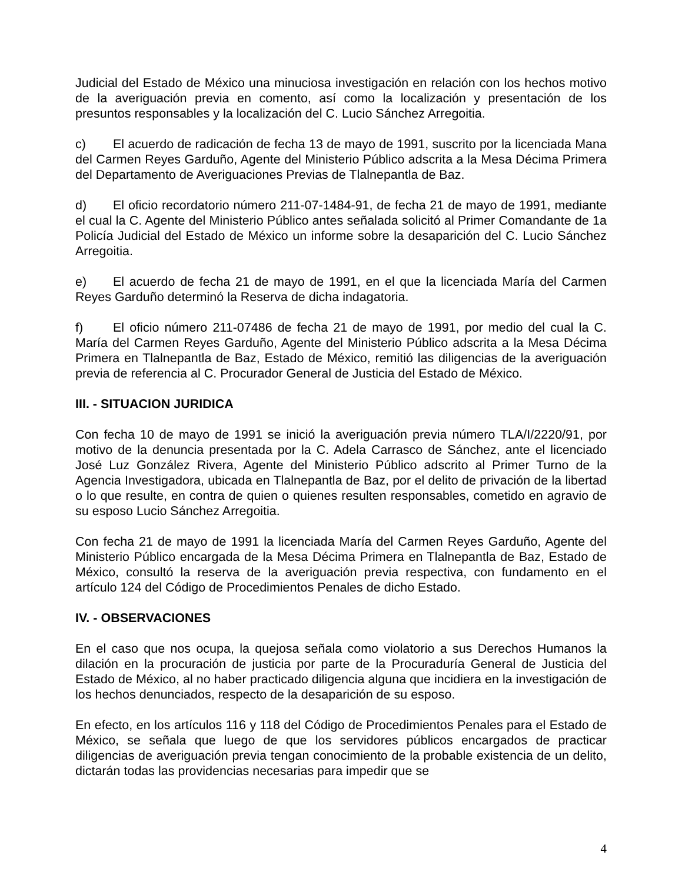Judicial del Estado de México una minuciosa investigación en relación con los hechos motivo de la averiguación previa en comento, así como la localización y presentación de los presuntos responsables y la localización del C. Lucio Sánchez Arregoitia.
c) El acuerdo de radicación de fecha 13 de mayo de 1991, suscrito por la licenciada Mana del Carmen Reyes Garduño, Agente del Ministerio Público adscrita a la Mesa Décima Primera del Departamento de Averiguaciones Previas de Tlalnepantla de Baz.
d) El oficio recordatorio número 211-07-1484-91, de fecha 21 de mayo de 1991, mediante el cual la C. Agente del Ministerio Público antes señalada solicitó al Primer Comandante de 1a Policía Judicial del Estado de México un informe sobre la desaparición del C. Lucio Sánchez Arregoitia.
e) El acuerdo de fecha 21 de mayo de 1991, en el que la licenciada María del Carmen Reyes Garduño determinó la Reserva de dicha indagatoria.
f) El oficio número 211-07486 de fecha 21 de mayo de 1991, por medio del cual la C. María del Carmen Reyes Garduño, Agente del Ministerio Público adscrita a la Mesa Décima Primera en Tlalnepantla de Baz, Estado de México, remitió las diligencias de la averiguación previa de referencia al C. Procurador General de Justicia del Estado de México.
III. - SITUACION JURIDICA
Con fecha 10 de mayo de 1991 se inició la averiguación previa número TLA/I/2220/91, por motivo de la denuncia presentada por la C. Adela Carrasco de Sánchez, ante el licenciado José Luz González Rivera, Agente del Ministerio Público adscrito al Primer Turno de la Agencia Investigadora, ubicada en Tlalnepantla de Baz, por el delito de privación de la libertad o lo que resulte, en contra de quien o quienes resulten responsables, cometido en agravio de su esposo Lucio Sánchez Arregoitia.
Con fecha 21 de mayo de 1991 la licenciada María del Carmen Reyes Garduño, Agente del Ministerio Público encargada de la Mesa Décima Primera en Tlalnepantla de Baz, Estado de México, consultó la reserva de la averiguación previa respectiva, con fundamento en el artículo 124 del Código de Procedimientos Penales de dicho Estado.
IV. - OBSERVACIONES
En el caso que nos ocupa, la quejosa señala como violatorio a sus Derechos Humanos la dilación en la procuración de justicia por parte de la Procuraduría General de Justicia del Estado de México, al no haber practicado diligencia alguna que incidiera en la investigación de los hechos denunciados, respecto de la desaparición de su esposo.
En efecto, en los artículos 116 y 118 del Código de Procedimientos Penales para el Estado de México, se señala que luego de que los servidores públicos encargados de practicar diligencias de averiguación previa tengan conocimiento de la probable existencia de un delito, dictarán todas las providencias necesarias para impedir que se
4